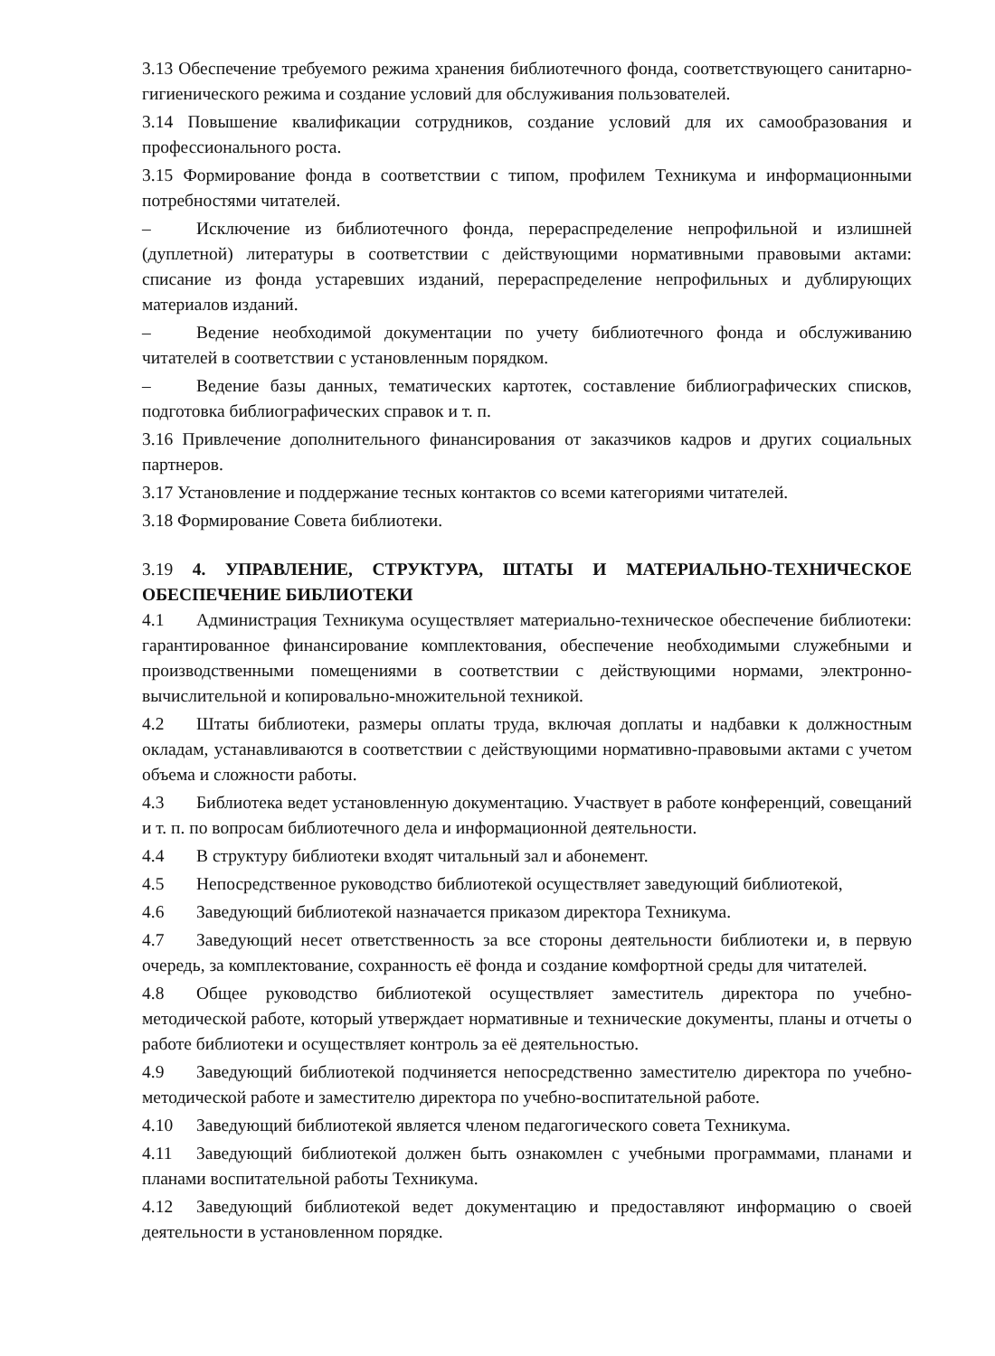3.13 Обеспечение требуемого режима хранения библиотечного фонда, соответствующего санитарно-гигиенического режима и создание условий для обслуживания пользователей.
3.14 Повышение квалификации сотрудников, создание условий для их самообразования и профессионального роста.
3.15 Формирование фонда в соответствии с типом, профилем Техникума и информационными потребностями читателей.
– Исключение из библиотечного фонда, перераспределение непрофильной и излишней (дуплетной) литературы в соответствии с действующими нормативными правовыми актами: списание из фонда устаревших изданий, перераспределение непрофильных и дублирующих материалов изданий.
– Ведение необходимой документации по учету библиотечного фонда и обслуживанию читателей в соответствии с установленным порядком.
– Ведение базы данных, тематических картотек, составление библиографических списков, подготовка библиографических справок и т. п.
3.16 Привлечение дополнительного финансирования от заказчиков кадров и других социальных партнеров.
3.17 Установление и поддержание тесных контактов со всеми категориями читателей.
3.18 Формирование Совета библиотеки.
3.19 4. УПРАВЛЕНИЕ, СТРУКТУРА, ШТАТЫ И МАТЕРИАЛЬНО-ТЕХНИЧЕСКОЕ ОБЕСПЕЧЕНИЕ БИБЛИОТЕКИ
4.1 Администрация Техникума осуществляет материально-техническое обеспечение библиотеки: гарантированное финансирование комплектования, обеспечение необходимыми служебными и производственными помещениями в соответствии с действующими нормами, электронно-вычислительной и копировально-множительной техникой.
4.2 Штаты библиотеки, размеры оплаты труда, включая доплаты и надбавки к должностным окладам, устанавливаются в соответствии с действующими нормативно-правовыми актами с учетом объема и сложности работы.
4.3 Библиотека ведет установленную документацию. Участвует в работе конференций, совещаний и т. п. по вопросам библиотечного дела и информационной деятельности.
4.4 В структуру библиотеки входят читальный зал и абонемент.
4.5 Непосредственное руководство библиотекой осуществляет заведующий библиотекой,
4.6 Заведующий библиотекой назначается приказом директора Техникума.
4.7 Заведующий несет ответственность за все стороны деятельности библиотеки и, в первую очередь, за комплектование, сохранность её фонда и создание комфортной среды для читателей.
4.8 Общее руководство библиотекой осуществляет заместитель директора по учебно-методической работе, который утверждает нормативные и технические документы, планы и отчеты о работе библиотеки и осуществляет контроль за её деятельностью.
4.9 Заведующий библиотекой подчиняется непосредственно заместителю директора по учебно-методической работе и заместителю директора по учебно-воспитательной работе.
4.10 Заведующий библиотекой является членом педагогического совета Техникума.
4.11 Заведующий библиотекой должен быть ознакомлен с учебными программами, планами и планами воспитательной работы Техникума.
4.12 Заведующий библиотекой ведет документацию и предоставляют информацию о своей деятельности в установленном порядке.